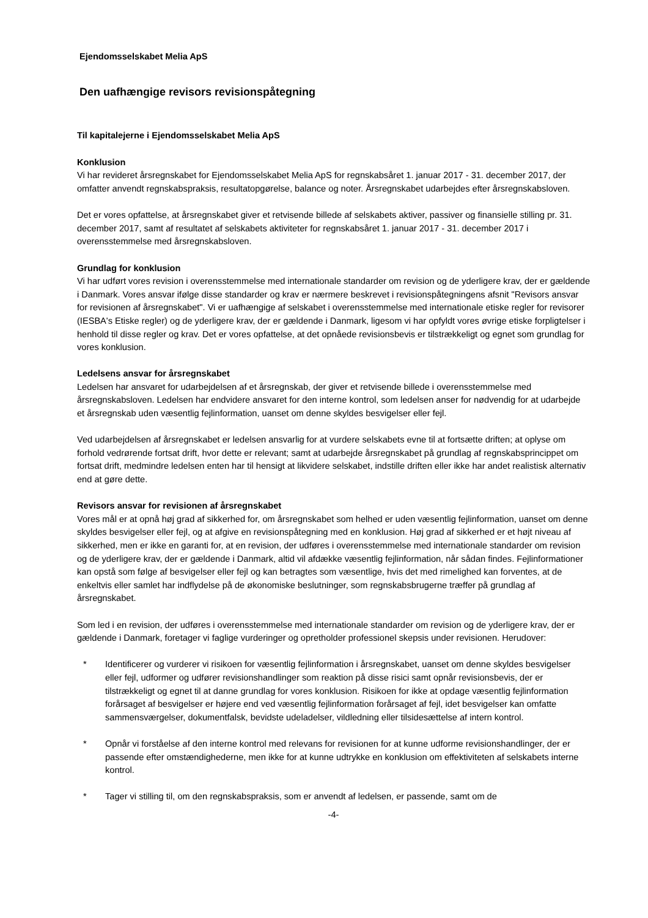Ejendomsselskabet Melia ApS
Den uafhængige revisors revisionspåtegning
Til kapitalejerne i Ejendomsselskabet Melia ApS
Konklusion
Vi har revideret årsregnskabet for Ejendomsselskabet Melia ApS for regnskabsåret 1. januar 2017 - 31. december 2017, der omfatter anvendt regnskabspraksis, resultatopgørelse, balance og noter. Årsregnskabet udarbejdes efter årsregnskabsloven.
Det er vores opfattelse, at årsregnskabet giver et retvisende billede af selskabets aktiver, passiver og finansielle stilling pr. 31. december 2017, samt af resultatet af selskabets aktiviteter for regnskabsåret 1. januar 2017 - 31. december 2017 i overensstemmelse med årsregnskabsloven.
Grundlag for konklusion
Vi har udført vores revision i overensstemmelse med internationale standarder om revision og de yderligere krav, der er gældende i Danmark. Vores ansvar ifølge disse standarder og krav er nærmere beskrevet i revisionspåtegningens afsnit "Revisors ansvar for revisionen af årsregnskabet". Vi er uafhængige af selskabet i overensstemmelse med internationale etiske regler for revisorer (IESBA's Etiske regler) og de yderligere krav, der er gældende i Danmark, ligesom vi har opfyldt vores øvrige etiske forpligtelser i henhold til disse regler og krav. Det er vores opfattelse, at det opnåede revisionsbevis er tilstrækkeligt og egnet som grundlag for vores konklusion.
Ledelsens ansvar for årsregnskabet
Ledelsen har ansvaret for udarbejdelsen af et årsregnskab, der giver et retvisende billede i overensstemmelse med årsregnskabsloven. Ledelsen har endvidere ansvaret for den interne kontrol, som ledelsen anser for nødvendig for at udarbejde et årsregnskab uden væsentlig fejlinformation, uanset om denne skyldes besvigelser eller fejl.
Ved udarbejdelsen af årsregnskabet er ledelsen ansvarlig for at vurdere selskabets evne til at fortsætte driften; at oplyse om forhold vedrørende fortsat drift, hvor dette er relevant; samt at udarbejde årsregnskabet på grundlag af regnskabsprincippet om fortsat drift, medmindre ledelsen enten har til hensigt at likvidere selskabet, indstille driften eller ikke har andet realistisk alternativ end at gøre dette.
Revisors ansvar for revisionen af årsregnskabet
Vores mål er at opnå høj grad af sikkerhed for, om årsregnskabet som helhed er uden væsentlig fejlinformation, uanset om denne skyldes besvigelser eller fejl, og at afgive en revisionspåtegning med en konklusion. Høj grad af sikkerhed er et højt niveau af sikkerhed, men er ikke en garanti for, at en revision, der udføres i overensstemmelse med internationale standarder om revision og de yderligere krav, der er gældende i Danmark, altid vil afdække væsentlig fejlinformation, når sådan findes. Fejlinformationer kan opstå som følge af besvigelser eller fejl og kan betragtes som væsentlige, hvis det med rimelighed kan forventes, at de enkeltvis eller samlet har indflydelse på de økonomiske beslutninger, som regnskabsbrugerne træffer på grundlag af årsregnskabet.
Som led i en revision, der udføres i overensstemmelse med internationale standarder om revision og de yderligere krav, der er gældende i Danmark, foretager vi faglige vurderinger og opretholder professionel skepsis under revisionen. Herudover:
* Identificerer og vurderer vi risikoen for væsentlig fejlinformation i årsregnskabet, uanset om denne skyldes besvigelser eller fejl, udformer og udfører revisionshandlinger som reaktion på disse risici samt opnår revisionsbevis, der er tilstrækkeligt og egnet til at danne grundlag for vores konklusion. Risikoen for ikke at opdage væsentlig fejlinformation forårsaget af besvigelser er højere end ved væsentlig fejlinformation forårsaget af fejl, idet besvigelser kan omfatte sammensværgelser, dokumentfalsk, bevidste udeladelser, vildledning eller tilsidesættelse af intern kontrol.
* Opnår vi forståelse af den interne kontrol med relevans for revisionen for at kunne udforme revisionshandlinger, der er passende efter omstændighederne, men ikke for at kunne udtrykke en konklusion om effektiviteten af selskabets interne kontrol.
* Tager vi stilling til, om den regnskabspraksis, som er anvendt af ledelsen, er passende, samt om de
-4-